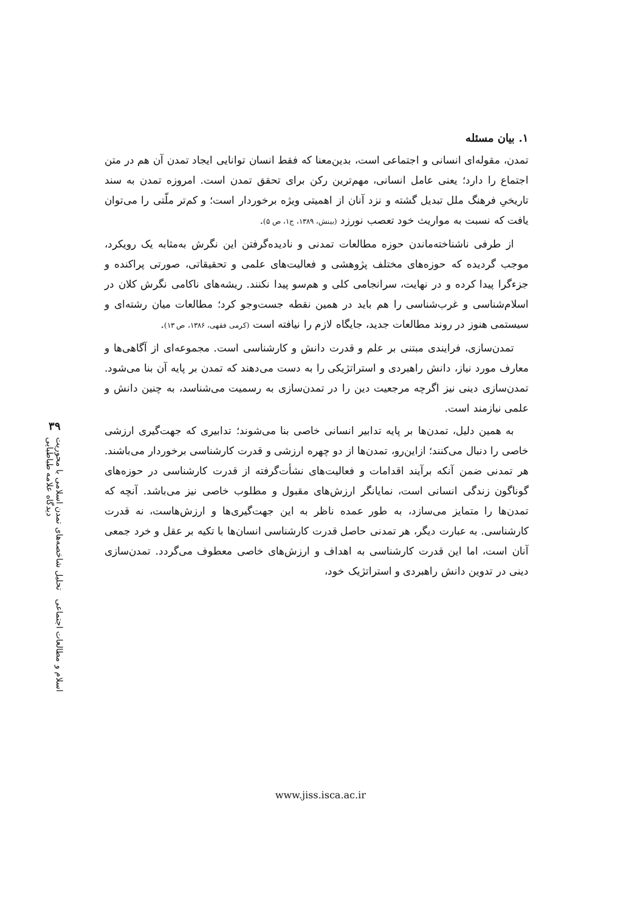۳۹
اسلام و مطالعات اجتماعی تحلیل شاخصه‌های تمدن اسلامی با محوریت دیدگاه علامه طباطبایی
۱. بیان مسئله
تمدن، مقوله‌ای انسانی و اجتماعی است، بدین‌معنا که فقط انسان توانایی ایجاد تمدن آن هم در متن اجتماع را دارد؛ یعنی عامل انسانی، مهم‌ترین رکن برای تحقق تمدن است. امروزه تمدن به سند تاریخیِ فرهنگ ملل تبدیل گشته و نزد آنان از اهمیتی ویژه برخوردار است؛ و کم‌تر ملّتی را می‌توان یافت که نسبت به مواریث خود تعصب نورزد (بینش، ۱۳۸۹، ج۱، ص ۵).
از طرفی ناشناخته‌ماندن حوزه مطالعات تمدنی و نادیده‌گرفتن این نگرش به‌مثابه یک رویکرد، موجب گردیده که حوزه‌های مختلف پژوهشی و فعالیت‌های علمی و تحقیقاتی، صورتی پراکنده و جزءگرا پیدا کرده و در نهایت، سرانجامی کلی و هم‌سو پیدا نکنند. ریشه‌های ناکامی نگرش کلان در اسلام‌شناسی و غرب‌شناسی را هم باید در همین نقطه جست‌وجو کرد؛ مطالعات میان رشته‌ای و سیستمی هنوز در روند مطالعات جدید، جایگاه لازم را نیافته است (کرمی فقهی، ۱۳۸۶، ص ۱۳).
تمدن‌سازی، فرایندی مبتنی بر علم و قدرت دانش و کارشناسی است. مجموعه‌ای از آگاهی‌ها و معارف مورد نیاز، دانش راهبردی و استراتژیکی را به دست می‌دهند که تمدن بر پایه آن بنا می‌شود. تمدن‌سازی دینی نیز اگرچه مرجعیت دین را در تمدن‌سازی به رسمیت می‌شناسد، به چنین دانش و علمی نیازمند است.
به همین دلیل، تمدن‌ها بر پایه تدابیر انسانی خاصی بنا می‌شوند؛ تدابیری که جهت‌گیری ارزشی خاصی را دنبال می‌کنند؛ ازاین‌رو، تمدن‌ها از دو چهره ارزشی و قدرت کارشناسی برخوردار می‌باشند. هر تمدنی ضمن آنکه برآیند اقدامات و فعالیت‌های نشأت‌گرفته از قدرت کارشناسی در حوزه‌های گوناگون زندگی انسانی است، نمایانگر ارزش‌های مقبول و مطلوب خاصی نیز می‌باشد. آنچه که تمدن‌ها را متمایز می‌سازد، به طور عمده ناظر به این جهت‌گیری‌ها و ارزش‌هاست، نه قدرت کارشناسی. به عبارت دیگر، هر تمدنی حاصل قدرت کارشناسی انسان‌ها با تکیه بر عقل و خرد جمعی آنان است، اما این قدرت کارشناسی به اهداف و ارزش‌های خاصی معطوف می‌گردد. تمدن‌سازی دینی در تدوین دانش راهبردی و استراتژیک خود،
www.jiss.isca.ac.ir